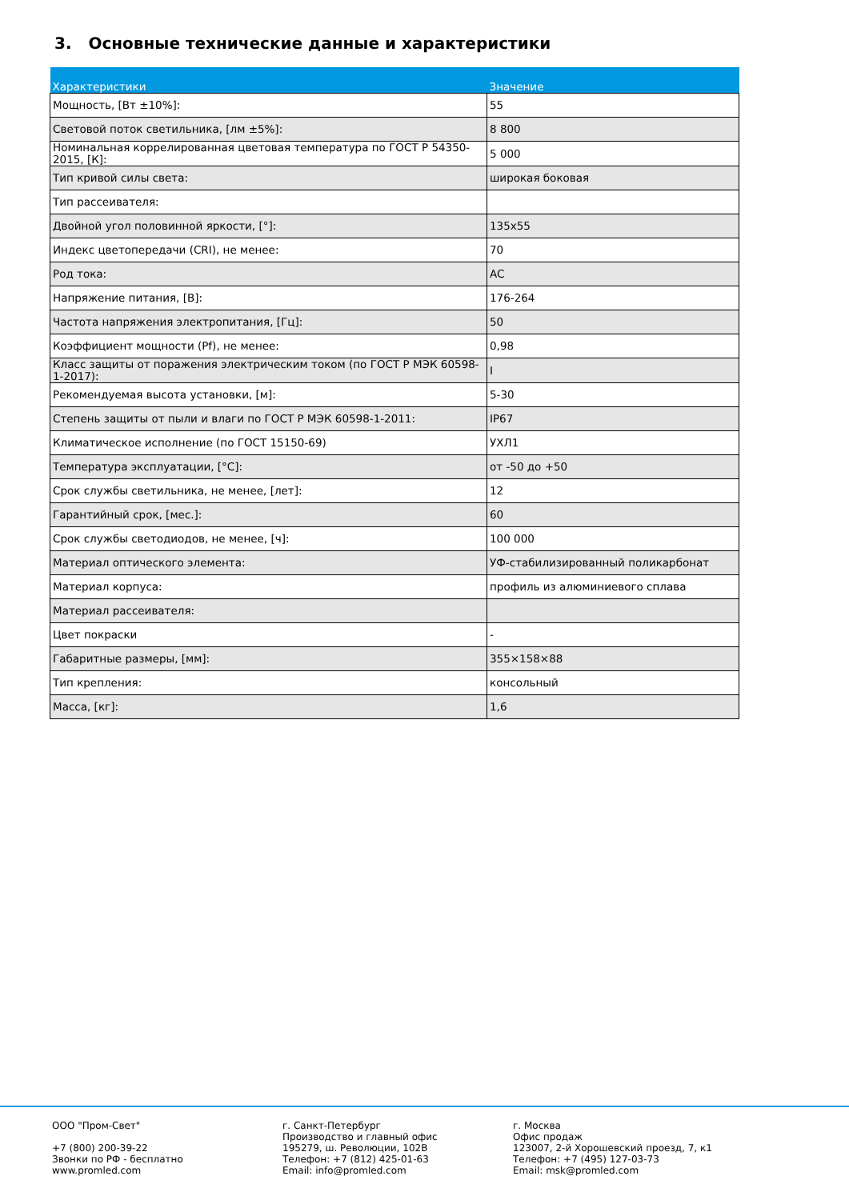3. Основные технические данные и характеристики
| Характеристики | Значение |
| --- | --- |
| Мощность, [Вт ±10%]: | 55 |
| Световой поток светильника, [лм ±5%]: | 8 800 |
| Номинальная коррелированная цветовая температура по ГОСТ Р 54350-2015, [К]: | 5 000 |
| Тип кривой силы света: | широкая боковая |
| Тип рассеивателя: | |
| Двойной угол половинной яркости, [°]: | 135x55 |
| Индекс цветопередачи (CRI), не менее: | 70 |
| Род тока: | AC |
| Напряжение питания, [В]: | 176-264 |
| Частота напряжения электропитания, [Гц]: | 50 |
| Коэффициент мощности (Pf), не менее: | 0,98 |
| Класс защиты от поражения электрическим током (по ГОСТ Р МЭК 60598-1-2017): | I |
| Рекомендуемая высота установки, [м]: | 5-30 |
| Степень защиты от пыли и влаги по ГОСТ Р МЭК 60598-1-2011: | IP67 |
| Климатическое исполнение (по ГОСТ 15150-69) | УХЛ1 |
| Температура эксплуатации, [°C]: | от -50 до +50 |
| Срок службы светильника, не менее, [лет]: | 12 |
| Гарантийный срок, [мес.]: | 60 |
| Срок службы светодиодов, не менее, [ч]: | 100 000 |
| Материал оптического элемента: | УФ-стабилизированный поликарбонат |
| Материал корпуса: | профиль из алюминиевого сплава |
| Материал рассеивателя: | |
| Цвет покраски | - |
| Габаритные размеры, [мм]: | 355×158×88 |
| Тип крепления: | консольный |
| Масса, [кг]: | 1,6 |
ООО "Пром-Свет"
+7 (800) 200-39-22
Звонки по РФ - бесплатно
www.promled.com
г. Санкт-Петербург
Производство и главный офис
195279, ш. Революции, 102В
Телефон: +7 (812) 425-01-63
Email: info@promled.com
г. Москва
Офис продаж
123007, 2-й Хорошевский проезд, 7, к1
Телефон: +7 (495) 127-03-73
Email: msk@promled.com